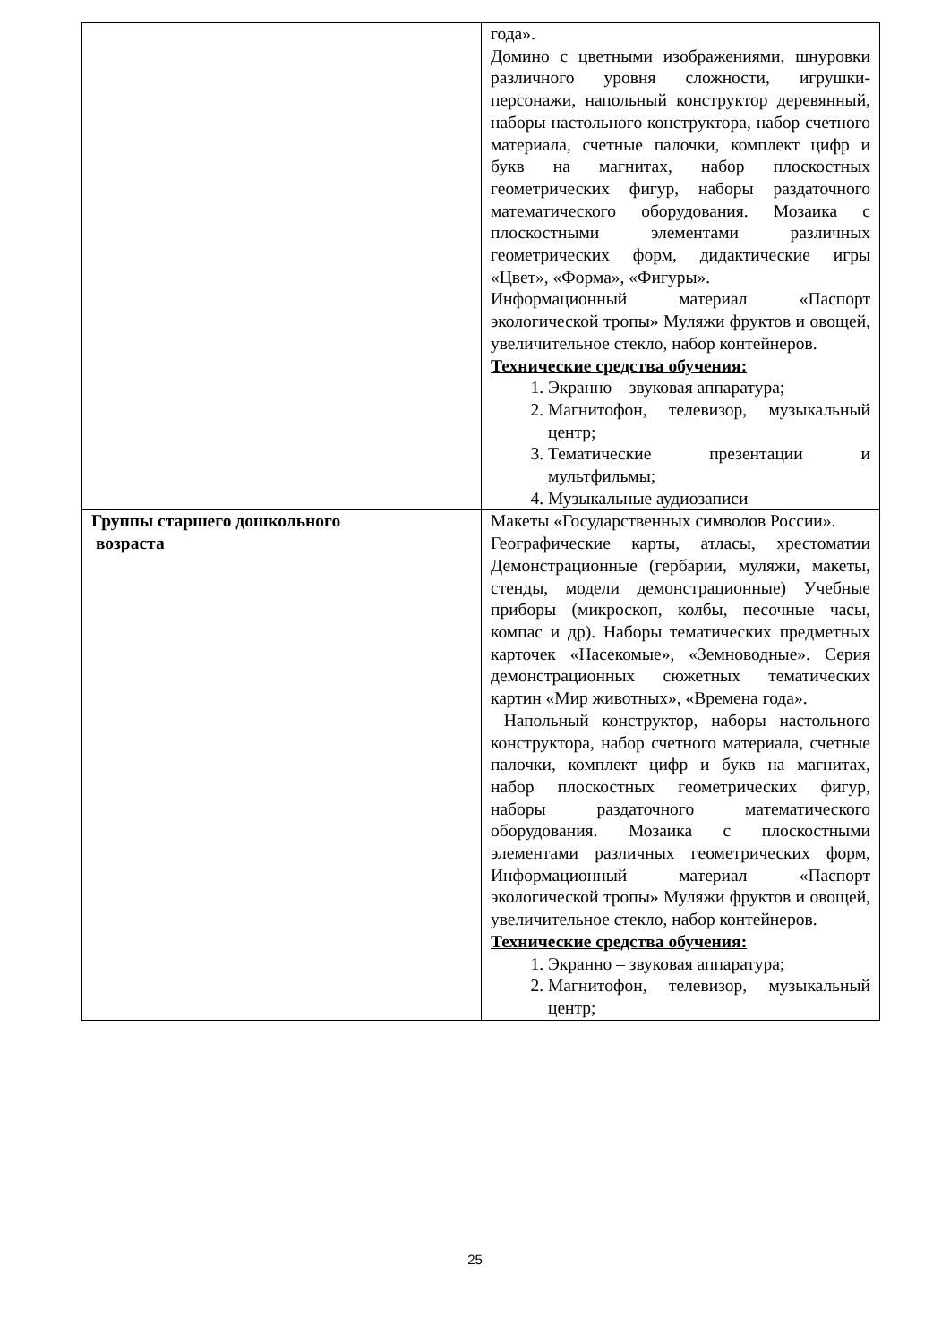| | года». Домино с цветными изображениями, шнуровки различного уровня сложности, игрушки-персонажи, напольный конструктор деревянный, наборы настольного конструктора, набор счетного материала, счетные палочки, комплект цифр и букв на магнитах, набор плоскостных геометрических фигур, наборы раздаточного математического оборудования. Мозаика с плоскостными элементами различных геометрических форм, дидактические игры «Цвет», «Форма», «Фигуры». Информационный материал «Паспорт экологической тропы» Муляжи фруктов и овощей, увеличительное стекло, набор контейнеров. Технические средства обучения: 1. Экранно – звуковая аппаратура; 2. Магнитофон, телевизор, музыкальный центр; 3. Тематические презентации и мультфильмы; 4. Музыкальные аудиозаписи |
| Группы старшего дошкольного возраста | Макеты «Государственных символов России». Географические карты, атласы, хрестоматии Демонстрационные (гербарии, муляжи, макеты, стенды, модели демонстрационные) Учебные приборы (микроскоп, колбы, песочные часы, компас и др). Наборы тематических предметных карточек «Насекомые», «Земноводные». Серия демонстрационных сюжетных тематических картин «Мир животных», «Времена года». Напольный конструктор, наборы настольного конструктора, набор счетного материала, счетные палочки, комплект цифр и букв на магнитах, набор плоскостных геометрических фигур, наборы раздаточного математического оборудования. Мозаика с плоскостными элементами различных геометрических форм, Информационный материал «Паспорт экологической тропы» Муляжи фруктов и овощей, увеличительное стекло, набор контейнеров. Технические средства обучения: 1. Экранно – звуковая аппаратура; 2. Магнитофон, телевизор, музыкальный центр; |
25